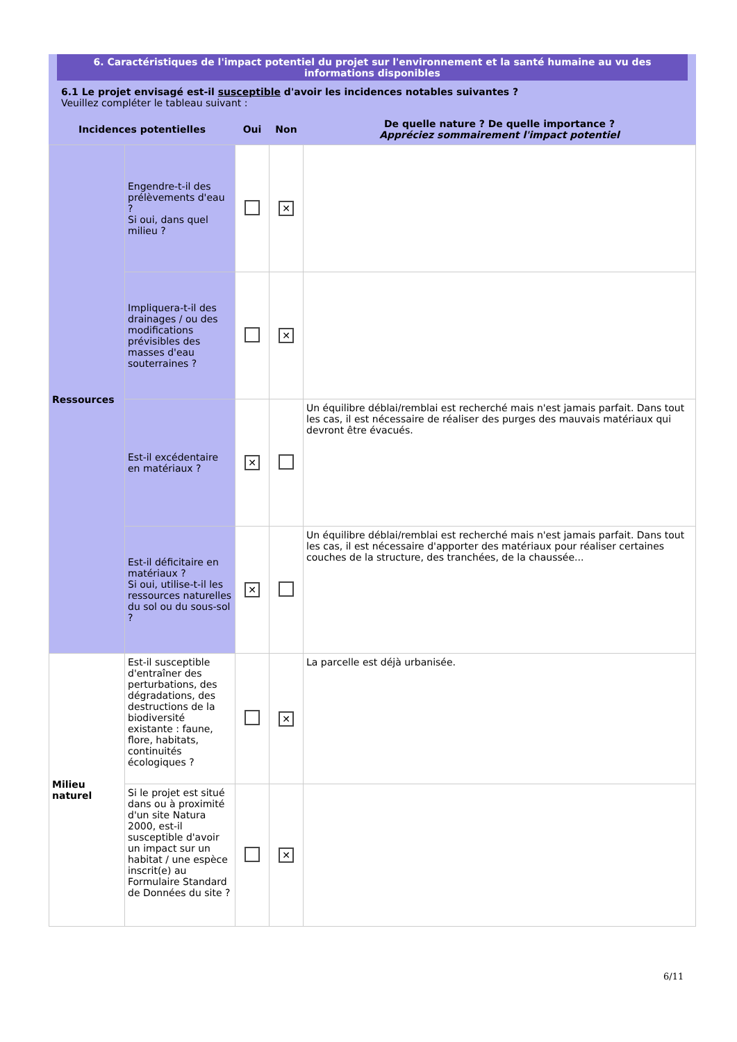6. Caractéristiques de l'impact potentiel du projet sur l'environnement et la santé humaine au vu des informations disponibles
6.1 Le projet envisagé est-il susceptible d'avoir les incidences notables suivantes ?
Veuillez compléter le tableau suivant :
| Incidences potentielles | | Oui | Non | De quelle nature ? De quelle importance ? Appréciez sommairement l'impact potentiel |
| --- | --- | --- | --- | --- |
| Ressources | Engendre-t-il des prélèvements d'eau ? Si oui, dans quel milieu ? | | ✕ | |
| | Impliquera-t-il des drainages / ou des modifications prévisibles des masses d'eau souterraines ? | | ✕ | |
| | Est-il excédentaire en matériaux ? | ✕ | | Un équilibre déblai/remblai est recherché mais n'est jamais parfait. Dans tout les cas, il est nécessaire de réaliser des purges des mauvais matériaux qui devront être évacués. |
| | Est-il déficitaire en matériaux ? Si oui, utilise-t-il les ressources naturelles du sol ou du sous-sol ? | ✕ | | Un équilibre déblai/remblai est recherché mais n'est jamais parfait. Dans tout les cas, il est nécessaire d'apporter des matériaux pour réaliser certaines couches de la structure, des tranchées, de la chaussée... |
| Milieu naturel | Est-il susceptible d'entraîner des perturbations, des dégradations, des destructions de la biodiversité existante : faune, flore, habitats, continuités écologiques ? | | ✕ | La parcelle est déjà urbanisée. |
| | Si le projet est situé dans ou à proximité d'un site Natura 2000, est-il susceptible d'avoir un impact sur un habitat / une espèce inscrit(e) au Formulaire Standard de Données du site ? | | ✕ | |
6/11